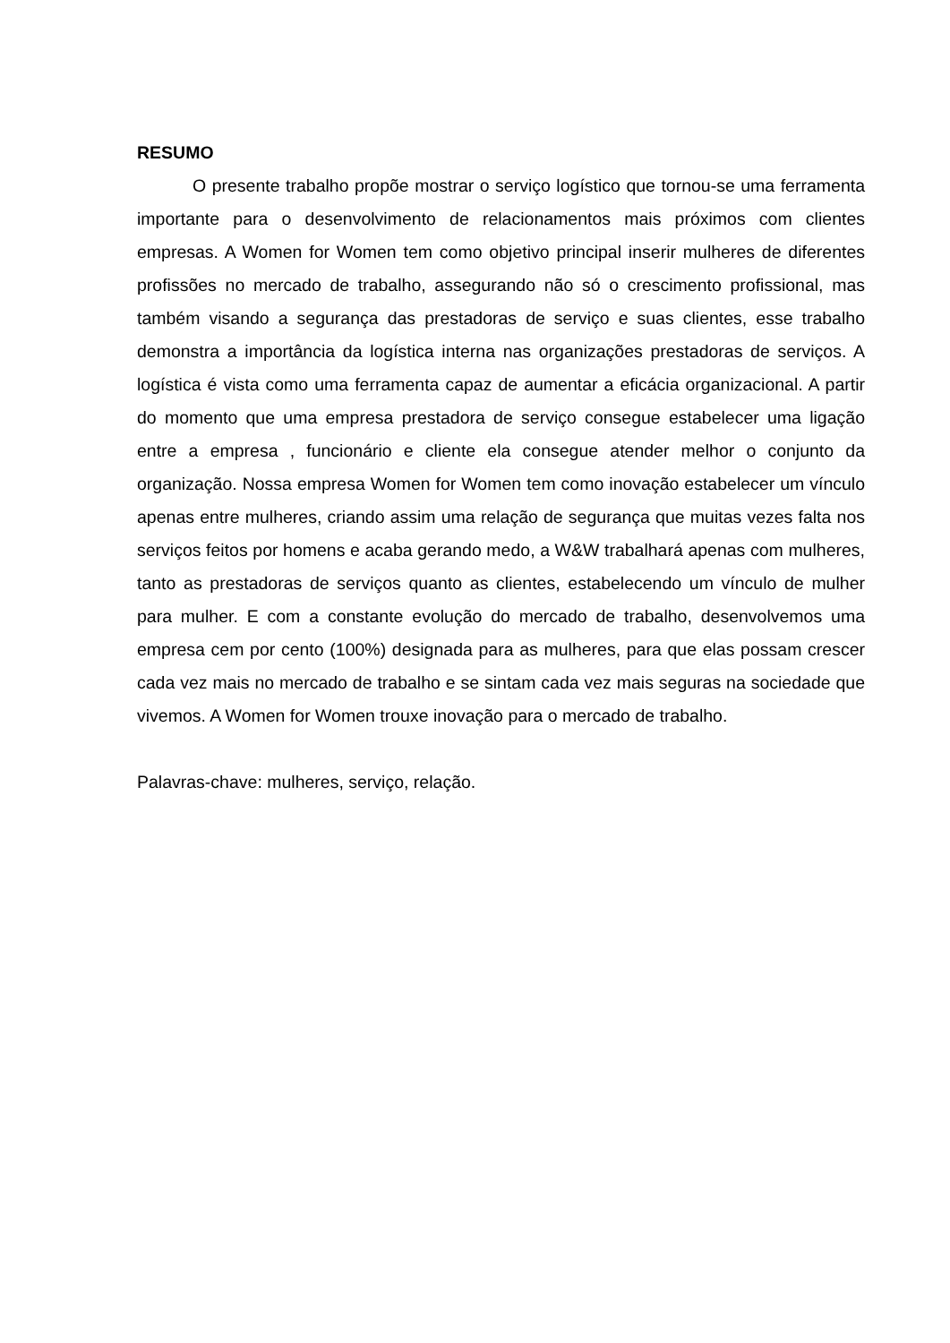RESUMO
O presente trabalho propõe mostrar o serviço logístico que tornou-se uma ferramenta importante para o desenvolvimento de relacionamentos mais próximos com clientes empresas. A Women for Women tem como objetivo principal inserir mulheres de diferentes profissões no mercado de trabalho, assegurando não só o crescimento profissional, mas também visando a segurança das prestadoras de serviço e suas clientes, esse trabalho demonstra a importância da logística interna nas organizações prestadoras de serviços. A logística é vista como uma ferramenta capaz de aumentar a eficácia organizacional. A partir do momento que uma empresa prestadora de serviço consegue estabelecer uma ligação entre a empresa , funcionário e cliente ela consegue atender melhor o conjunto da organização. Nossa empresa Women for Women tem como inovação estabelecer um vínculo apenas entre mulheres, criando assim uma relação de segurança que muitas vezes falta nos serviços feitos por homens e acaba gerando medo, a W&W trabalhará apenas com mulheres, tanto as prestadoras de serviços quanto as clientes, estabelecendo um vínculo de mulher para mulher. E com a constante evolução do mercado de trabalho, desenvolvemos uma empresa cem por cento (100%) designada para as mulheres, para que elas possam crescer cada vez mais no mercado de trabalho e se sintam cada vez mais seguras na sociedade que vivemos. A Women for Women trouxe inovação para o mercado de trabalho.
Palavras-chave: mulheres, serviço, relação.